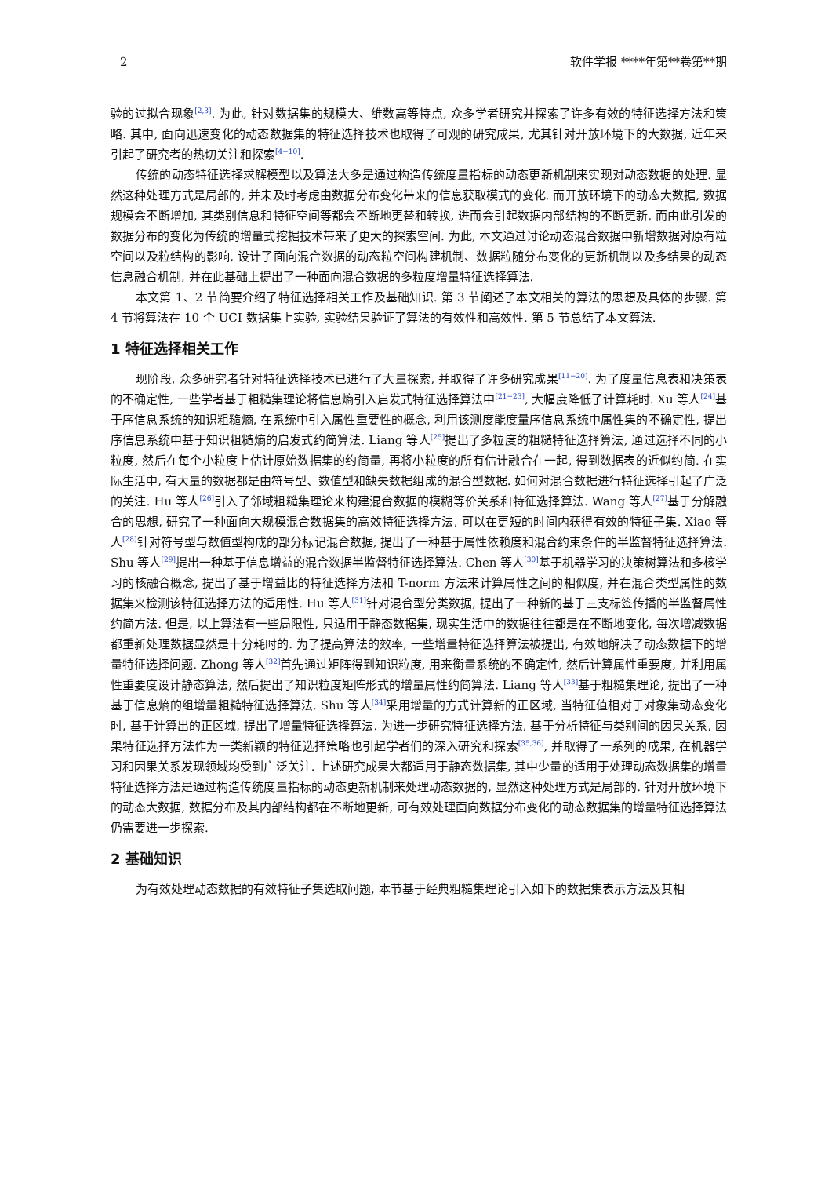2 软件学报 ****年第**卷第**期
验的过拟合现象<sup>[2,3]</sup>. 为此, 针对数据集的规模大、维数高等特点, 众多学者研究并探索了许多有效的特征选择方法和策略. 其中, 面向迅速变化的动态数据集的特征选择技术也取得了可观的研究成果, 尤其针对开放环境下的大数据, 近年来引起了研究者的热切关注和探索<sup>[4−10]</sup>.
传统的动态特征选择求解模型以及算法大多是通过构造传统度量指标的动态更新机制来实现对动态数据的处理. 显然这种处理方式是局部的, 并未及时考虑由数据分布变化带来的信息获取模式的变化. 而开放环境下的动态大数据, 数据规模会不断增加, 其类别信息和特征空间等都会不断地更替和转换, 进而会引起数据内部结构的不断更新, 而由此引发的数据分布的变化为传统的增量式挖掘技术带来了更大的探索空间. 为此, 本文通过讨论动态混合数据中新增数据对原有粒空间以及粒结构的影响, 设计了面向混合数据的动态粒空间构建机制、数据粒随分布变化的更新机制以及多结果的动态信息融合机制, 并在此基础上提出了一种面向混合数据的多粒度增量特征选择算法.
本文第 1、2 节简要介绍了特征选择相关工作及基础知识. 第 3 节阐述了本文相关的算法的思想及具体的步骤. 第 4 节将算法在 10 个 UCI 数据集上实验, 实验结果验证了算法的有效性和高效性. 第 5 节总结了本文算法.
1 特征选择相关工作
现阶段, 众多研究者针对特征选择技术已进行了大量探索, 并取得了许多研究成果<sup>[11−20]</sup>. 为了度量信息表和决策表的不确定性, 一些学者基于粗糙集理论将信息熵引入启发式特征选择算法中<sup>[21−23]</sup>, 大幅度降低了计算耗时. Xu 等人<sup>[24]</sup>基于序信息系统的知识粗糙熵, 在系统中引入属性重要性的概念, 利用该测度能度量序信息系统中属性集的不确定性, 提出序信息系统中基于知识粗糙熵的启发式约简算法. Liang 等人<sup>[25]</sup>提出了多粒度的粗糙特征选择算法, 通过选择不同的小粒度, 然后在每个小粒度上估计原始数据集的约简量, 再将小粒度的所有估计融合在一起, 得到数据表的近似约简. 在实际生活中, 有大量的数据都是由符号型、数值型和缺失数据组成的混合型数据. 如何对混合数据进行特征选择引起了广泛的关注. Hu 等人<sup>[26]</sup>引入了邻域粗糙集理论来构建混合数据的模糊等价关系和特征选择算法. Wang 等人<sup>[27]</sup>基于分解融合的思想, 研究了一种面向大规模混合数据集的高效特征选择方法, 可以在更短的时间内获得有效的特征子集. Xiao 等人<sup>[28]</sup>针对符号型与数值型构成的部分标记混合数据, 提出了一种基于属性依赖度和混合约束条件的半监督特征选择算法. Shu 等人<sup>[29]</sup>提出一种基于信息增益的混合数据半监督特征选择算法. Chen 等人<sup>[30]</sup>基于机器学习的决策树算法和多核学习的核融合概念, 提出了基于增益比的特征选择方法和 T-norm 方法来计算属性之间的相似度, 并在混合类型属性的数据集来检测该特征选择方法的适用性. Hu 等人<sup>[31]</sup>针对混合型分类数据, 提出了一种新的基于三支标签传播的半监督属性约简方法. 但是, 以上算法有一些局限性, 只适用于静态数据集, 现实生活中的数据往往都是在不断地变化, 每次增减数据都重新处理数据显然是十分耗时的. 为了提高算法的效率, 一些增量特征选择算法被提出, 有效地解决了动态数据下的增量特征选择问题. Zhong 等人<sup>[32]</sup>首先通过矩阵得到知识粒度, 用来衡量系统的不确定性, 然后计算属性重要度, 并利用属性重要度设计静态算法, 然后提出了知识粒度矩阵形式的增量属性约简算法. Liang 等人<sup>[33]</sup>基于粗糙集理论, 提出了一种基于信息熵的组增量粗糙特征选择算法. Shu 等人<sup>[34]</sup>采用增量的方式计算新的正区域, 当特征值相对于对象集动态变化时, 基于计算出的正区域, 提出了增量特征选择算法. 为进一步研究特征选择方法, 基于分析特征与类别间的因果关系, 因果特征选择方法作为一类新颖的特征选择策略也引起学者们的深入研究和探索<sup>[35,36]</sup>, 并取得了一系列的成果, 在机器学习和因果关系发现领域均受到广泛关注. 上述研究成果大都适用于静态数据集, 其中少量的适用于处理动态数据集的增量特征选择方法是通过构造传统度量指标的动态更新机制来处理动态数据的, 显然这种处理方式是局部的. 针对开放环境下的动态大数据, 数据分布及其内部结构都在不断地更新, 可有效处理面向数据分布变化的动态数据集的增量特征选择算法仍需要进一步探索.
2 基础知识
为有效处理动态数据的有效特征子集选取问题, 本节基于经典粗糙集理论引入如下的数据集表示方法及其相